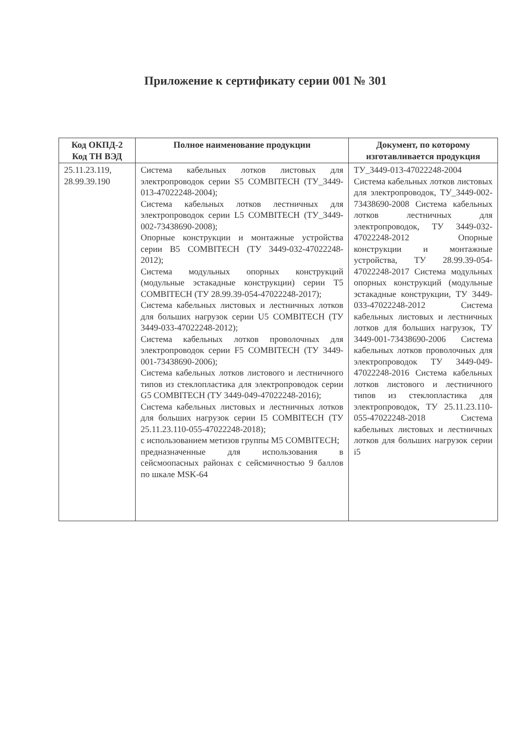Приложение к сертификату серии 001 № 301
| Код ОКПД-2 Код ТН ВЭД | Полное наименование продукции | Документ, по которому изготавливается продукция |
| --- | --- | --- |
| 25.11.23.119, 28.99.39.190 | Система кабельных лотков листовых для электропроводок серии S5 COMBITECH (ТУ_3449-013-47022248-2004); Система кабельных лотков лестничных для электропроводок серии L5 COMBITECH (ТУ_3449-002-73438690-2008); Опорные конструкции и монтажные устройства серии B5 COMBITECH (ТУ 3449-032-47022248-2012); Система модульных опорных конструкций (модульные эстакадные конструкции) серии T5 COMBITECH (ТУ 28.99.39-054-47022248-2017); Система кабельных листовых и лестничных лотков для больших нагрузок серии U5 COMBITECH (ТУ 3449-033-47022248-2012); Система кабельных лотков проволочных для электропроводок серии F5 COMBITECH (ТУ 3449-001-73438690-2006); Система кабельных лотков листового и лестничного типов из стеклопластика для электропроводок серии G5 COMBITECH (ТУ 3449-049-47022248-2016); Система кабельных листовых и лестничных лотков для больших нагрузок серии I5 COMBITECH (ТУ 25.11.23.110-055-47022248-2018); с использованием метизов группы M5 COMBITECH; предназначенные для использования в сейсмоопасных районах с сейсмичностью 9 баллов по шкале MSK-64 | ТУ_3449-013-47022248-2004 Система кабельных лотков листовых для электропроводок, ТУ_3449-002-73438690-2008 Система кабельных лотков лестничных для электропроводок, ТУ 3449-032-47022248-2012 Опорные конструкции и монтажные устройства, ТУ 28.99.39-054-47022248-2017 Система модульных опорных конструкций (модульные эстакадные конструкции, ТУ 3449-033-47022248-2012 Система кабельных листовых и лестничных лотков для больших нагрузок, ТУ 3449-001-73438690-2006 Система кабельных лотков проволочных для электропроводок ТУ 3449-049-47022248-2016 Система кабельных лотков листового и лестничного типов из стеклопластика для электропроводок, ТУ 25.11.23.110-055-47022248-2018 Система кабельных листовых и лестничных лотков для больших нагрузок серии i5 |